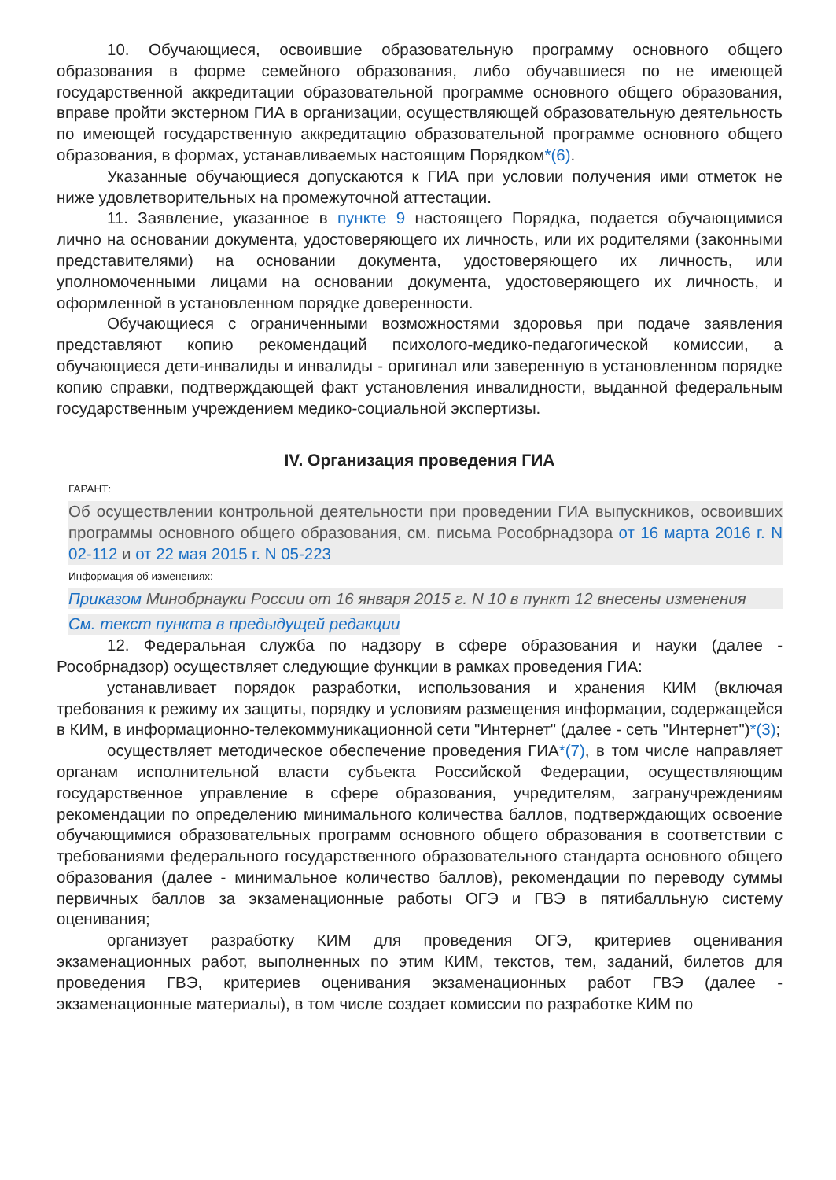10. Обучающиеся, освоившие образовательную программу основного общего образования в форме семейного образования, либо обучавшиеся по не имеющей государственной аккредитации образовательной программе основного общего образования, вправе пройти экстерном ГИА в организации, осуществляющей образовательную деятельность по имеющей государственную аккредитацию образовательной программе основного общего образования, в формах, устанавливаемых настоящим Порядком*(6).
Указанные обучающиеся допускаются к ГИА при условии получения ими отметок не ниже удовлетворительных на промежуточной аттестации.
11. Заявление, указанное в пункте 9 настоящего Порядка, подается обучающимися лично на основании документа, удостоверяющего их личность, или их родителями (законными представителями) на основании документа, удостоверяющего их личность, или уполномоченными лицами на основании документа, удостоверяющего их личность, и оформленной в установленном порядке доверенности.
Обучающиеся с ограниченными возможностями здоровья при подаче заявления представляют копию рекомендаций психолого-медико-педагогической комиссии, а обучающиеся дети-инвалиды и инвалиды - оригинал или заверенную в установленном порядке копию справки, подтверждающей факт установления инвалидности, выданной федеральным государственным учреждением медико-социальной экспертизы.
IV. Организация проведения ГИА
ГАРАНТ:
Об осуществлении контрольной деятельности при проведении ГИА выпускников, освоивших программы основного общего образования, см. письма Рособрнадзора от 16 марта 2016 г. N 02-112 и от 22 мая 2015 г. N 05-223
Информация об изменениях:
Приказом Минобрнауки России от 16 января 2015 г. N 10 в пункт 12 внесены изменения
См. текст пункта в предыдущей редакции
12. Федеральная служба по надзору в сфере образования и науки (далее - Рособрнадзор) осуществляет следующие функции в рамках проведения ГИА:
устанавливает порядок разработки, использования и хранения КИМ (включая требования к режиму их защиты, порядку и условиям размещения информации, содержащейся в КИМ, в информационно-телекоммуникационной сети "Интернет" (далее - сеть "Интернет")*(3);
осуществляет методическое обеспечение проведения ГИА*(7), в том числе направляет органам исполнительной власти субъекта Российской Федерации, осуществляющим государственное управление в сфере образования, учредителям, загранучреждениям рекомендации по определению минимального количества баллов, подтверждающих освоение обучающимися образовательных программ основного общего образования в соответствии с требованиями федерального государственного образовательного стандарта основного общего образования (далее - минимальное количество баллов), рекомендации по переводу суммы первичных баллов за экзаменационные работы ОГЭ и ГВЭ в пятибалльную систему оценивания;
организует разработку КИМ для проведения ОГЭ, критериев оценивания экзаменационных работ, выполненных по этим КИМ, текстов, тем, заданий, билетов для проведения ГВЭ, критериев оценивания экзаменационных работ ГВЭ (далее - экзаменационные материалы), в том числе создает комиссии по разработке КИМ по